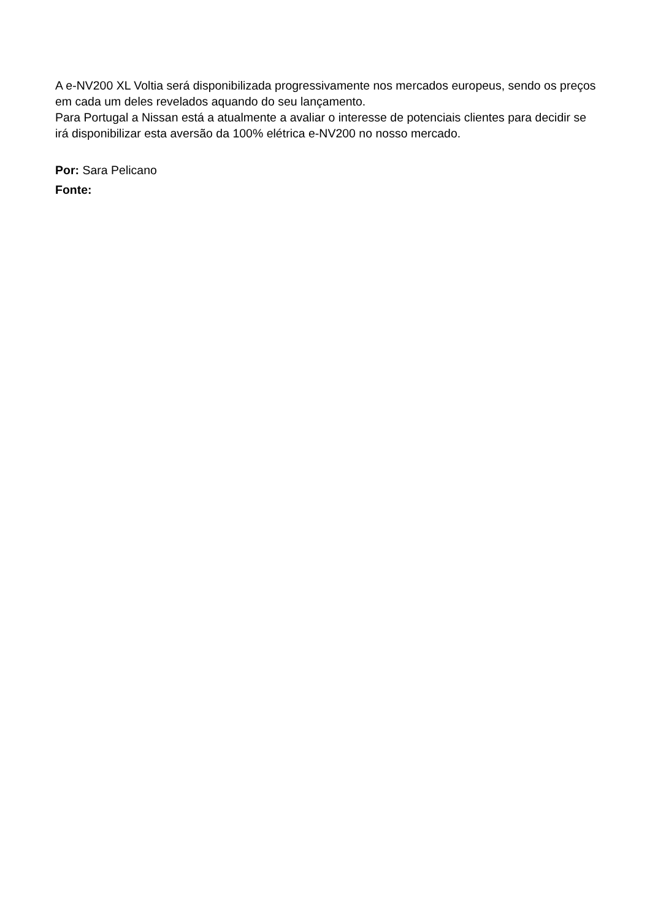A e-NV200 XL Voltia será disponibilizada progressivamente nos mercados europeus, sendo os preços em cada um deles revelados aquando do seu lançamento.
Para Portugal a Nissan está a atualmente a avaliar o interesse de potenciais clientes para decidir se irá disponibilizar esta aversão da 100% elétrica e-NV200 no nosso mercado.
Por: Sara Pelicano
Fonte: